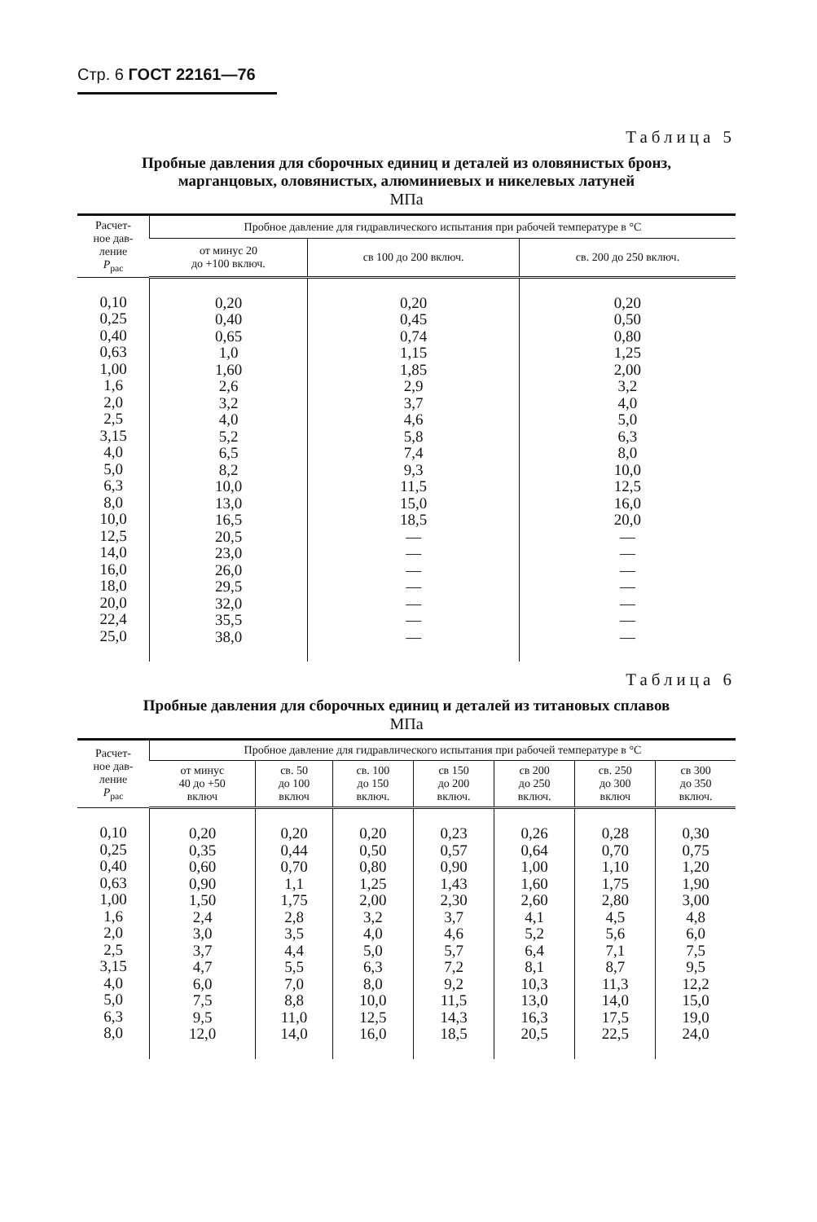Стр. 6 ГОСТ 22161—76
Таблица 5
Пробные давления для сборочных единиц и деталей из оловянистых бронз,
марганцовых, оловянистых, алюминиевых и никелевых латуней
МПа
| Расчет- ное дав- ление P<sub>рас</sub> | Пробное давление для гидравлического испытания при рабочей температуре в °С | | |
| --- | --- | --- | --- |
| | от минус 20 до +100 включ. | св 100 до 200 включ. | св. 200 до 250 включ. |
| 0,10 0,25 0,40 0,63 1,00 1,6 2,0 2,5 3,15 4,0 5,0 6,3 8,0 10,0 12,5 14,0 16,0 18,0 20,0 22,4 25,0 | 0,20 0,40 0,65 1,0 1,60 2,6 3,2 4,0 5,2 6,5 8,2 10,0 13,0 16,5 20,5 23,0 26,0 29,5 32,0 35,5 38,0 | 0,20 0,45 0,74 1,15 1,85 2,9 3,7 4,6 5,8 7,4 9,3 11,5 15,0 18,5 — — — — — — — | 0,20 0,50 0,80 1,25 2,00 3,2 4,0 5,0 6,3 8,0 10,0 12,5 16,0 20,0 — — — — — — — |
Таблица 6
Пробные давления для сборочных единиц и деталей из титановых сплавов
МПа
| Расчет- ное дав- ление P<sub>рас</sub> | Пробное давление для гидравлического испытания при рабочей температуре в °С | | | | | | |
| --- | --- | --- | --- | --- | --- | --- | --- |
| | от минус 40 до +50 включ | св. 50 до 100 включ | св. 100 до 150 включ. | св 150 до 200 включ. | св 200 до 250 включ. | св. 250 до 300 включ | св 300 до 350 включ. |
| 0,10 0,25 0,40 0,63 1,00 1,6 2,0 2,5 3,15 4,0 5,0 6,3 8,0 | 0,20 0,35 0,60 0,90 1,50 2,4 3,0 3,7 4,7 6,0 7,5 9,5 12,0 | 0,20 0,44 0,70 1,1 1,75 2,8 3,5 4,4 5,5 7,0 8,8 11,0 14,0 | 0,20 0,50 0,80 1,25 2,00 3,2 4,0 5,0 6,3 8,0 10,0 12,5 16,0 | 0,23 0,57 0,90 1,43 2,30 3,7 4,6 5,7 7,2 9,2 11,5 14,3 18,5 | 0,26 0,64 1,00 1,60 2,60 4,1 5,2 6,4 8,1 10,3 13,0 16,3 20,5 | 0,28 0,70 1,10 1,75 2,80 4,5 5,6 7,1 8,7 11,3 14,0 17,5 22,5 | 0,30 0,75 1,20 1,90 3,00 4,8 6,0 7,5 9,5 12,2 15,0 19,0 24,0 |